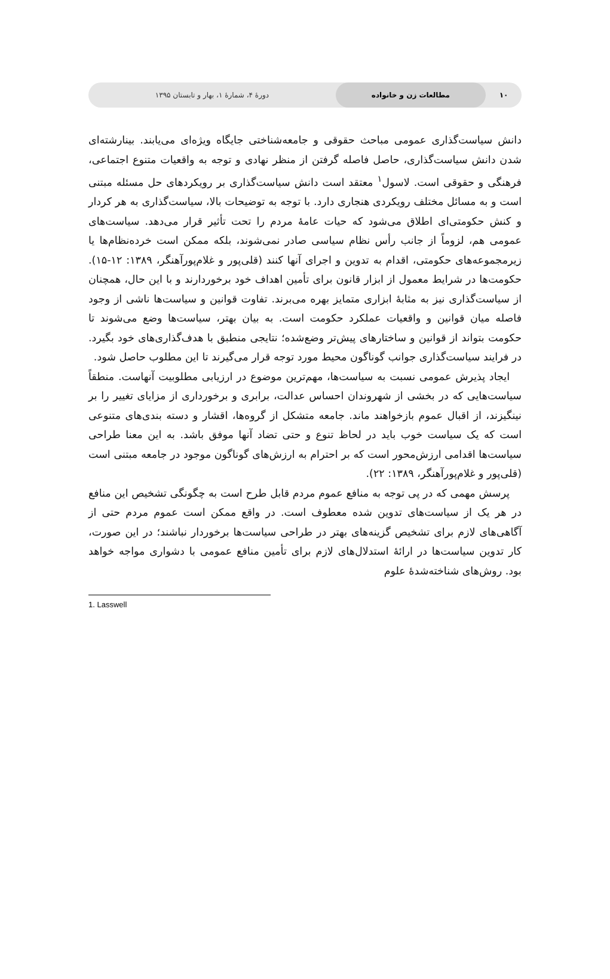۱۰ مطالعات زن و خانواده دورهٔ ۴، شمارهٔ ۱، بهار و تابستان ۱۳۹۵
دانش سیاست‌گذاری عمومی مباحث حقوقی و جامعه‌شناختی جایگاه ویژه‌ای می‌یابند. بینارشته‌ای شدن دانش سیاست‌گذاری، حاصل فاصله گرفتن از منظر نهادی و توجه به واقعیات متنوع اجتماعی، فرهنگی و حقوقی است. لاسول<sup>۱</sup> معتقد است دانش سیاست‌گذاری بر رویکردهای حل مسئله مبتنی است و به مسائل مختلف رویکردی هنجاری دارد. با توجه به توضیحات بالا، سیاست‌گذاری به هر کردار و کنش حکومتی‌ای اطلاق می‌شود که حیات عامهٔ مردم را تحت تأثیر قرار می‌دهد. سیاست‌های عمومی هم، لزوماً از جانب رأس نظام سیاسی صادر نمی‌شوند، بلکه ممکن است خرده‌نظام‌ها یا زیرمجموعه‌های حکومتی، اقدام به تدوین و اجرای آنها کنند (قلی‌پور و غلام‌پورآهنگر، ۱۳۸۹: ۱۲-۱۵). حکومت‌ها در شرایط معمول از ابزار قانون برای تأمین اهداف خود برخوردارند و با این حال، همچنان از سیاست‌گذاری نیز به مثابهٔ ابزاری متمایز بهره می‌برند. تفاوت قوانین و سیاست‌ها ناشی از وجود فاصله میان قوانین و واقعیات عملکرد حکومت است. به بیان بهتر، سیاست‌ها وضع می‌شوند تا حکومت بتواند از قوانین و ساختارهای پیش‌تر وضع‌شده؛ نتایجی منطبق با هدف‌گذاری‌های خود بگیرد. در فرایند سیاست‌گذاری جوانب گوناگون محیط مورد توجه قرار می‌گیرند تا این مطلوب حاصل شود.
ایجاد پذیرش عمومی نسبت به سیاست‌ها، مهم‌ترین موضوع در ارزیابی مطلوبیت آنهاست. منطقاً سیاست‌هایی که در بخشی از شهروندان احساس عدالت، برابری و برخورداری از مزایای تغییر را بر نینگیزند، از اقبال عموم بازخواهند ماند. جامعه متشکل از گروه‌ها، اقشار و دسته بندی‌های متنوعی است که یک سیاست خوب باید در لحاظ تنوع و حتی تضاد آنها موفق باشد. به این معنا طراحی سیاست‌ها اقدامی ارزش‌محور است که بر احترام به ارزش‌های گوناگون موجود در جامعه مبتنی است (قلی‌پور و غلام‌پورآهنگر، ۱۳۸۹: ۲۲).
پرسش مهمی که در پی توجه به منافع عموم مردم قابل طرح است به چگونگی تشخیص این منافع در هر یک از سیاست‌های تدوین شده معطوف است. در واقع ممکن است عموم مردم حتی از آگاهی‌های لازم برای تشخیص گزینه‌های بهتر در طراحی سیاست‌ها برخوردار نباشند؛ در این صورت، کار تدوین سیاست‌ها در ارائهٔ استدلال‌های لازم برای تأمین منافع عمومی با دشواری مواجه خواهد بود. روش‌های شناخته‌شدهٔ علوم
1. Lasswell